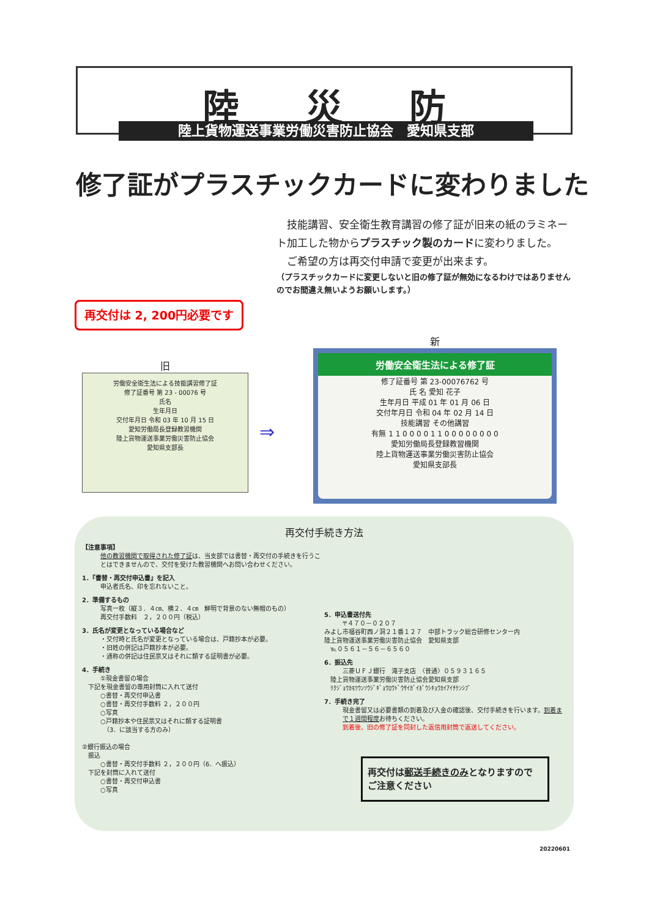陸 災 防
陸上貨物運送事業労働災害防止協会　愛知県支部
修了証がプラスチックカードに変わりました
　技能講習、安全衛生教育講習の修了証が旧来の紙のラミネート加工した物からプラスチック製のカードに変わりました。
　ご希望の方は再交付申請で変更が出来ます。
（プラスチックカードに変更しないと旧の修了証が無効になるわけではありませんのでお間違え無いようお願いします。）
再交付は 2, 200円必要です
旧
労働安全衛生法による技能講習修了証
修了証番号 第 23 - 00076 号
氏名
生年月日
交付年月日 令和 03 年 10 月 15 日
愛知労働局長登録教習機関
陸上貨物運送事業労働災害防止協会
愛知県支部長
⇒
新
労働安全衛生法による修了証
修了証番号 第 23-00076762 号
氏 名 愛知 花子
生年月日 平成 01 年 01 月 06 日
交付年月日 令和 04 年 02 月 14 日
技能講習 その他講習
有無 1 1 0 0 0 0 1 1 0 0 0 0 0 0 0 0
愛知労働局長登録教習機関
陸上貨物運送事業労働災害防止協会
愛知県支部長
再交付手続き方法
【注意事項】
他の教習機関で取得された修了証は、当支部では書替・再交付の手続きを行うことはできませんので、交付を受けた教習機関へお問い合わせください。
1．『書替・再交付申込書』を記入
申込者氏名、印を忘れないこと。
2．準備するもの
写真一枚（縦３．４㎝、横２．４㎝　鮮明で背景のない無帽のもの）
再交付手数料　２，２００円（税込）
3．氏名が変更となっている場合など
・交付時と氏名が変更となっている場合は、戸籍抄本が必要。
・旧姓の併記は戸籍抄本が必要。
・通称の併記は住民票又はそれに類する証明書が必要。
4．手続き
①現金書留の場合
　下記を現金書留の専用封筒に入れて送付
　　　○書替・再交付申込書
　　　○書替・再交付手数料 ２，２００円
　　　○写真
　　　○戸籍抄本や住民票又はそれに類する証明書
　　　　（3．に該当する方のみ）
②銀行振込の場合
　振込
　　　○書替・再交付手数料 ２，２００円（6．へ振込）
　下記を封筒に入れて送付
　　　○書替・再交付申込書
　　　○写真
5．申込書送付先
〒４７０－０２０７
みよし市福谷町西ノ洞２１番１２７　中部トラック総合研修センター内
陸上貨物運送事業労働災害防止協会　愛知県支部
　℡０５６１－５６－６５６０
6．振込先
三菱ＵＦＪ銀行　滝子支店　〈普通〉０５９３１６５
　陸上貨物運送事業労働災害防止協会愛知県支部
　ﾘｸｼﾞｮｳｶﾓﾂｳﾝｿｳｼﾞｷﾞｮｳﾛｳﾄﾞｳｻｲｶﾞｲﾎﾞｳｼｷｮｳｶｲｱｲﾁｹﾝｼﾌﾞ
7．手続き完了
現金書留又は必要書類の到着及び入金の確認後、交付手続きを行います。到着まで１週間程度お待ちください。
到着後、旧の修了証を同封した返信用封筒で返送してください。
再交付は郵送手続きのみとなりますので
ご注意ください
20220601